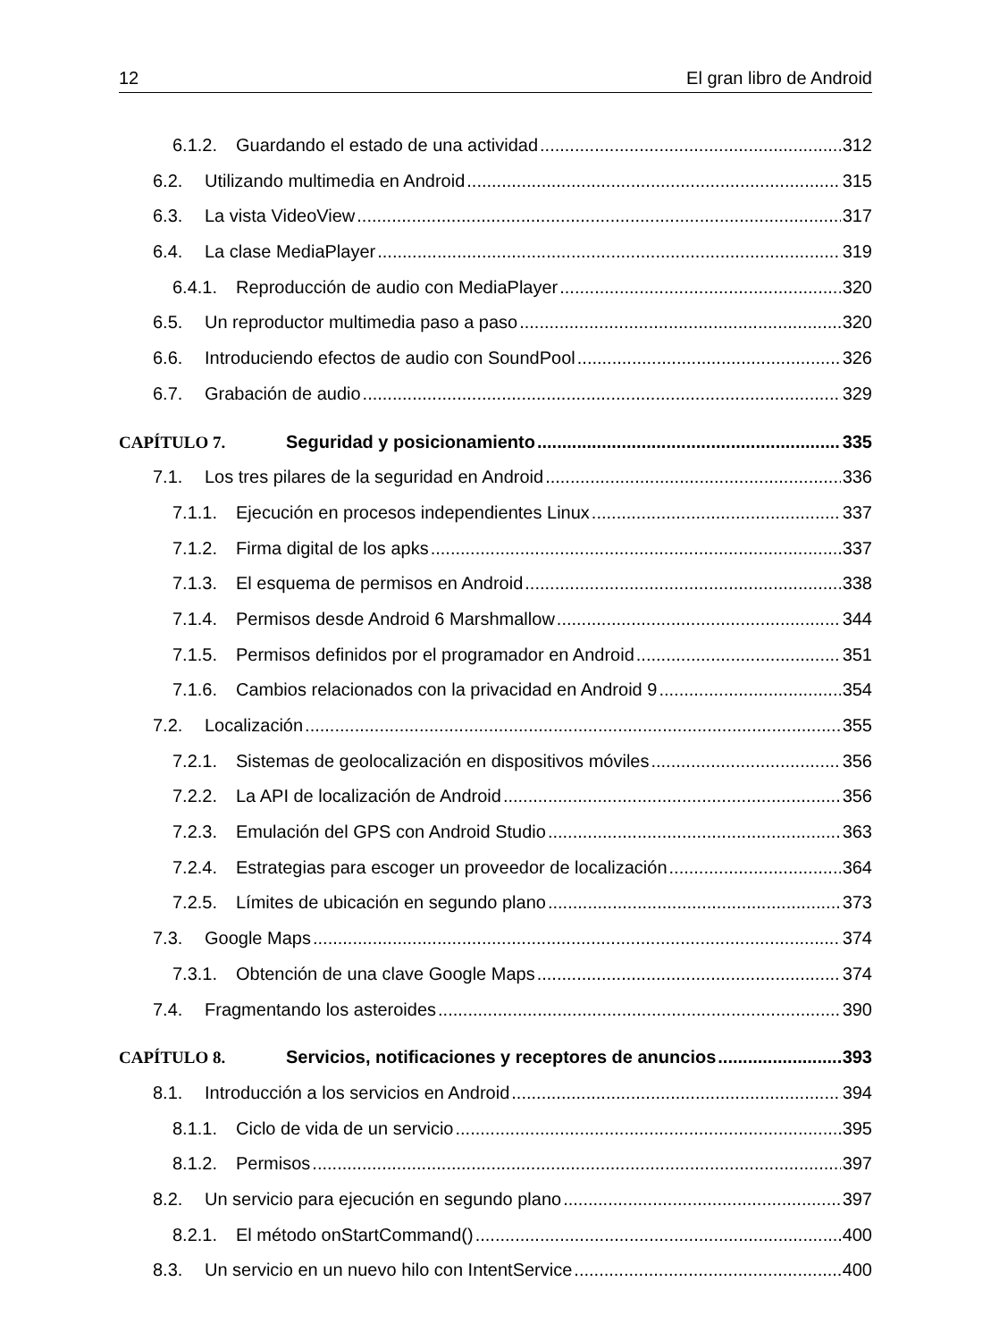12 El gran libro de Android
6.1.2. Guardando el estado de una actividad 312
6.2. Utilizando multimedia en Android 315
6.3. La vista VideoView 317
6.4. La clase MediaPlayer 319
6.4.1. Reproducción de audio con MediaPlayer 320
6.5. Un reproductor multimedia paso a paso 320
6.6. Introduciendo efectos de audio con SoundPool 326
6.7. Grabación de audio 329
CAPÍTULO 7. Seguridad y posicionamiento 335
7.1. Los tres pilares de la seguridad en Android 336
7.1.1. Ejecución en procesos independientes Linux 337
7.1.2. Firma digital de los apks 337
7.1.3. El esquema de permisos en Android 338
7.1.4. Permisos desde Android 6 Marshmallow 344
7.1.5. Permisos definidos por el programador en Android 351
7.1.6. Cambios relacionados con la privacidad en Android 9 354
7.2. Localización 355
7.2.1. Sistemas de geolocalización en dispositivos móviles 356
7.2.2. La API de localización de Android 356
7.2.3. Emulación del GPS con Android Studio 363
7.2.4. Estrategias para escoger un proveedor de localización 364
7.2.5. Límites de ubicación en segundo plano 373
7.3. Google Maps 374
7.3.1. Obtención de una clave Google Maps 374
7.4. Fragmentando los asteroides 390
CAPÍTULO 8. Servicios, notificaciones y receptores de anuncios 393
8.1. Introducción a los servicios en Android 394
8.1.1. Ciclo de vida de un servicio 395
8.1.2. Permisos 397
8.2. Un servicio para ejecución en segundo plano 397
8.2.1. El método onStartCommand() 400
8.3. Un servicio en un nuevo hilo con IntentService 400